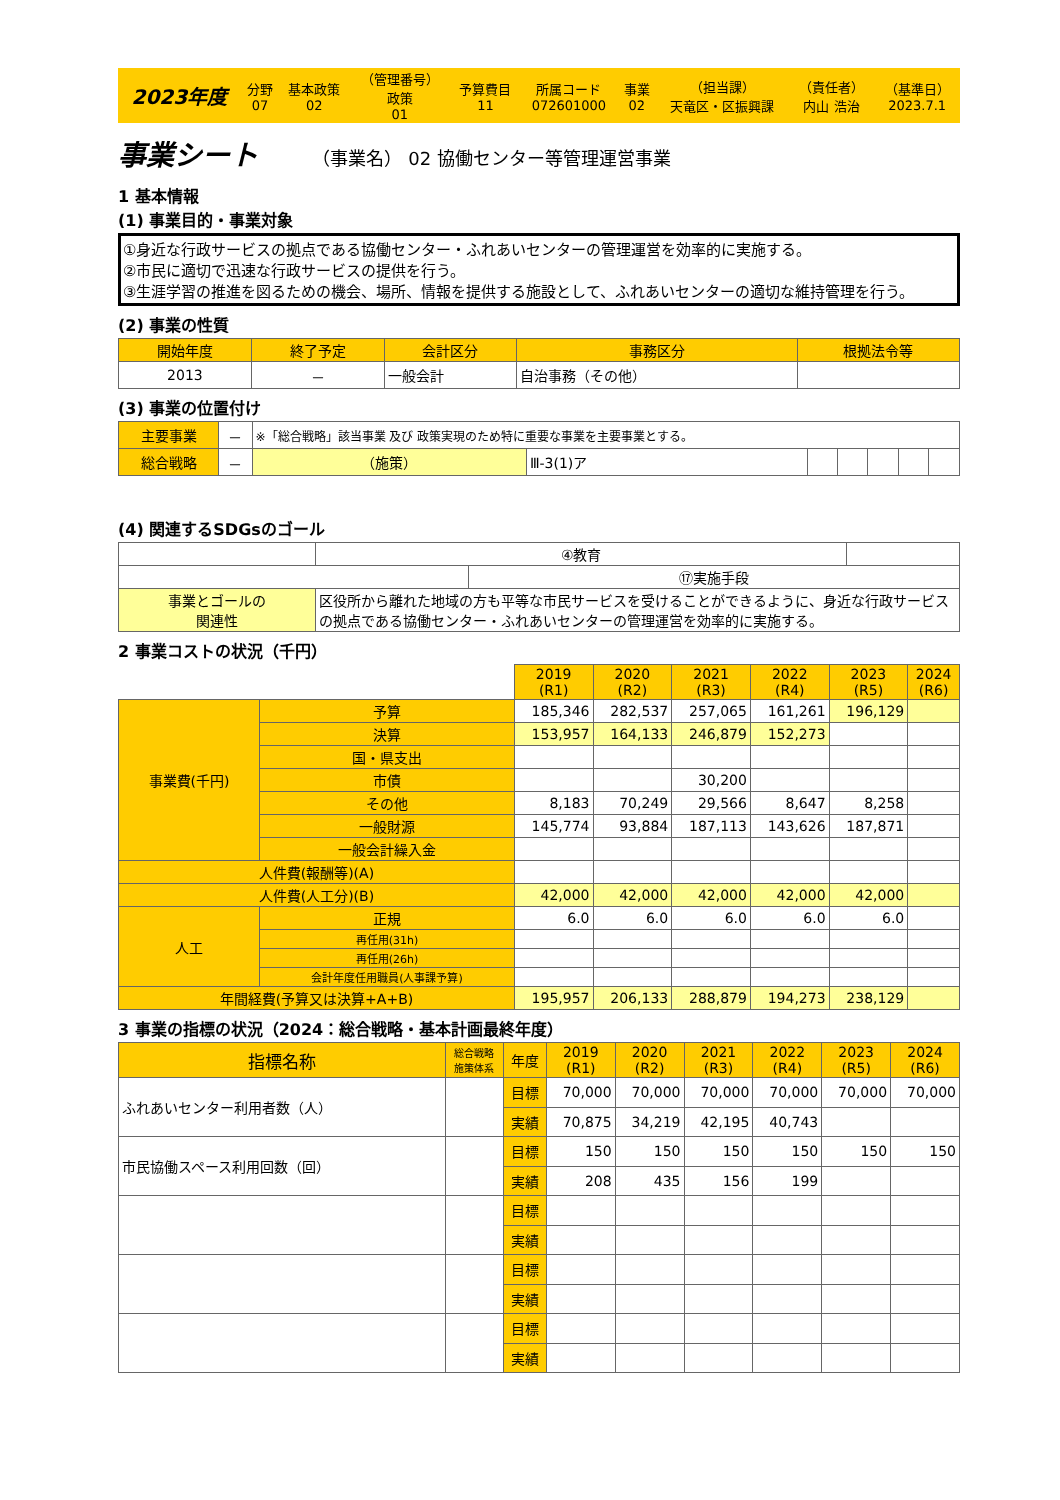| 2023年度 | 分野 07 | 基本政策 02 | （管理番号） 政策 01 | 予算費目 11 | 所属コード 072601000 | 事業 02 | （担当課） 天竜区・区振興課 | （責任者） 内山 浩治 | （基準日） 2023.7.1 |
事業シート （事業名） 02 協働センター等管理運営事業
1 基本情報
(1) 事業目的・事業対象
①身近な行政サービスの拠点である協働センター・ふれあいセンターの管理運営を効率的に実施する。
②市民に適切で迅速な行政サービスの提供を行う。
③生涯学習の推進を図るための機会、場所、情報を提供する施設として、ふれあいセンターの適切な維持管理を行う。
(2) 事業の性質
| 開始年度 | 終了予定 | 会計区分 | 事務区分 | 根拠法令等 |
| --- | --- | --- | --- | --- |
| 2013 | － | 一般会計 | 自治事務（その他） | |
(3) 事業の位置付け
| 主要事業 | － | ※「総合戦略」該当事業 及び 政策実現のため特に重要な事業を主要事業とする。 | | | | | | |
| 総合戦略 | － | （施策） | Ⅲ-3(1)ア | | | | | |
(4) 関連するSDGsのゴール
| | | ④教育 | | |
| | | | ⑰実施手段 | |
| 事業とゴールの 関連性 | 区役所から離れた地域の方も平等な市民サービスを受けることができるように、身近な行政サービスの拠点である協働センター・ふれあいセンターの管理運営を効率的に実施する。 | | | |
2 事業コストの状況（千円）
| | | 2019 (R1) | 2020 (R2) | 2021 (R3) | 2022 (R4) | 2023 (R5) | 2024 (R6) |
| 事業費(千円) | 予算 | 185,346 | 282,537 | 257,065 | 161,261 | 196,129 | |
| | 決算 | 153,957 | 164,133 | 246,879 | 152,273 | | |
| | 国・県支出 | | | | | | |
| | 市債 | | | 30,200 | | | |
| | その他 | 8,183 | 70,249 | 29,566 | 8,647 | 8,258 | |
| | 一般財源 | 145,774 | 93,884 | 187,113 | 143,626 | 187,871 | |
| | 一般会計繰入金 | | | | | | |
| 人件費(報酬等)(A) | | | | | | | |
| 人件費(人工分)(B) | | 42,000 | 42,000 | 42,000 | 42,000 | 42,000 | |
| 人工 | 正規 | 6.0 | 6.0 | 6.0 | 6.0 | 6.0 | |
| | 再任用(31h) | | | | | | |
| | 再任用(26h) | | | | | | |
| | 会計年度任用職員(人事課予算) | | | | | | |
| 年間経費(予算又は決算+A+B) | | 195,957 | 206,133 | 288,879 | 194,273 | 238,129 | |
3 事業の指標の状況（2024：総合戦略・基本計画最終年度）
| 指標名称 | 総合戦略 施策体系 | 年度 | 2019 (R1) | 2020 (R2) | 2021 (R3) | 2022 (R4) | 2023 (R5) | 2024 (R6) |
| ふれあいセンター利用者数（人） | | 目標 | 70,000 | 70,000 | 70,000 | 70,000 | 70,000 | 70,000 |
| | | 実績 | 70,875 | 34,219 | 42,195 | 40,743 | | |
| 市民協働スペース利用回数（回） | | 目標 | 150 | 150 | 150 | 150 | 150 | 150 |
| | | 実績 | 208 | 435 | 156 | 199 | | |
| | | 目標 | | | | | | |
| | | 実績 | | | | | | |
| | | 目標 | | | | | | |
| | | 実績 | | | | | | |
| | | 目標 | | | | | | |
| | | 実績 | | | | | | |